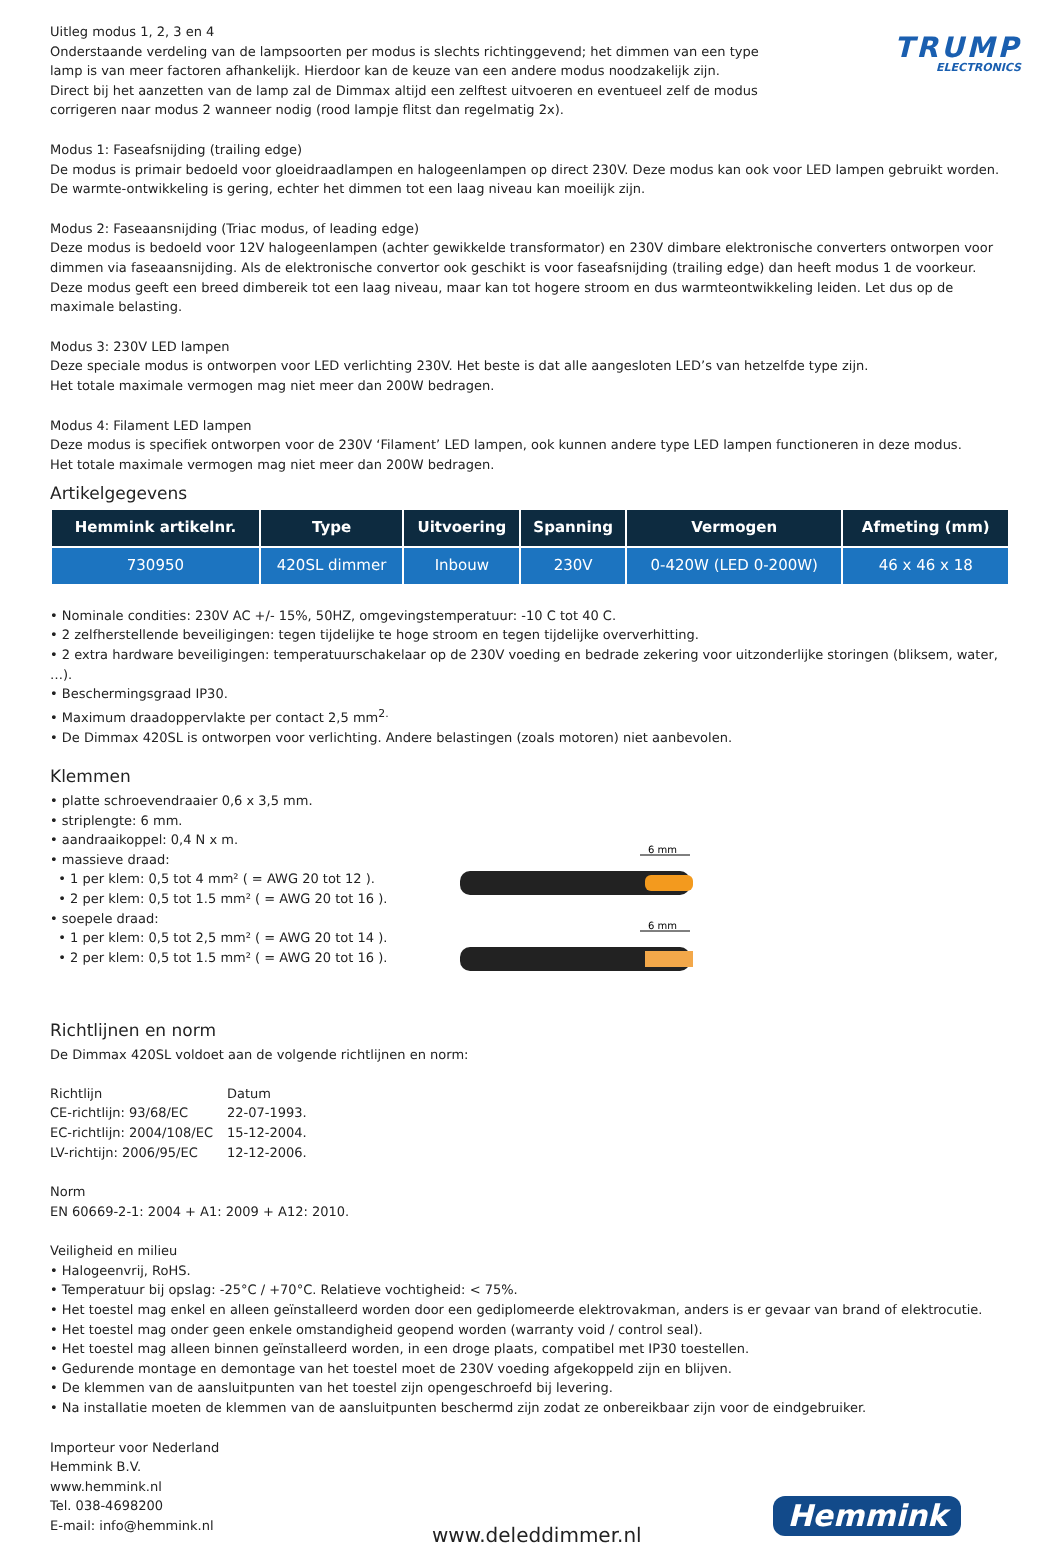TRUMP
ELECTRONICS
Uitleg modus 1, 2, 3 en 4
Onderstaande verdeling van de lampsoorten per modus is slechts richtinggevend; het dimmen van een type lamp is van meer factoren afhankelijk. Hierdoor kan de keuze van een andere modus noodzakelijk zijn.
Direct bij het aanzetten van de lamp zal de Dimmax altijd een zelftest uitvoeren en eventueel zelf de modus corrigeren naar modus 2 wanneer nodig (rood lampje flitst dan regelmatig 2x).
Modus 1: Faseafsnijding (trailing edge)
De modus is primair bedoeld voor gloeidraadlampen en halogeenlampen op direct 230V. Deze modus kan ook voor LED lampen gebruikt worden.
De warmte-ontwikkeling is gering, echter het dimmen tot een laag niveau kan moeilijk zijn.
Modus 2: Faseaansnijding (Triac modus, of leading edge)
Deze modus is bedoeld voor 12V halogeenlampen (achter gewikkelde transformator) en 230V dimbare elektronische converters ontworpen voor dimmen via faseaansnijding. Als de elektronische convertor ook geschikt is voor faseafsnijding (trailing edge) dan heeft modus 1 de voorkeur.
Deze modus geeft een breed dimbereik tot een laag niveau, maar kan tot hogere stroom en dus warmteontwikkeling leiden. Let dus op de maximale belasting.
Modus 3: 230V LED lampen
Deze speciale modus is ontworpen voor LED verlichting 230V. Het beste is dat alle aangesloten LED’s van hetzelfde type zijn.
Het totale maximale vermogen mag niet meer dan 200W bedragen.
Modus 4: Filament LED lampen
Deze modus is specifiek ontworpen voor de 230V ‘Filament’ LED lampen, ook kunnen andere type LED lampen functioneren in deze modus.
Het totale maximale vermogen mag niet meer dan 200W bedragen.
Artikelgegevens
| Hemmink artikelnr. | Type | Uitvoering | Spanning | Vermogen | Afmeting (mm) |
| --- | --- | --- | --- | --- | --- |
| 730950 | 420SL dimmer | Inbouw | 230V | 0-420W (LED 0-200W) | 46 x 46 x 18 |
• Nominale condities: 230V AC +/- 15%, 50HZ, omgevingstemperatuur: -10 C tot 40 C.
• 2 zelfherstellende beveiligingen: tegen tijdelijke te hoge stroom en tegen tijdelijke oververhitting.
• 2 extra hardware beveiligingen: temperatuurschakelaar op de 230V voeding en bedrade zekering voor uitzonderlijke storingen (bliksem, water, …).
• Beschermingsgraad IP30.
• Maximum draadoppervlakte per contact 2,5 mm<sup>2.</sup>
• De Dimmax 420SL is ontworpen voor verlichting. Andere belastingen (zoals motoren) niet aanbevolen.
Klemmen
• platte schroevendraaier 0,6 x 3,5 mm.
• striplengte: 6 mm.
• aandraaikoppel: 0,4 N x m.
• massieve draad:
• 1 per klem: 0,5 tot 4 mm² ( = AWG 20 tot 12 ).
• 2 per klem: 0,5 tot 1.5 mm² ( = AWG 20 tot 16 ).
• soepele draad:
• 1 per klem: 0,5 tot 2,5 mm² ( = AWG 20 tot 14 ).
• 2 per klem: 0,5 tot 1.5 mm² ( = AWG 20 tot 16 ).
6 mm
6 mm
Richtlijnen en norm
De Dimmax 420SL voldoet aan de volgende richtlijnen en norm:
| Richtlijn | Datum |
| CE-richtlijn: 93/68/EC | 22-07-1993. |
| EC-richtlijn: 2004/108/EC | 15-12-2004. |
| LV-richtijn: 2006/95/EC | 12-12-2006. |
Norm
EN 60669-2-1: 2004 + A1: 2009 + A12: 2010.
Veiligheid en milieu
• Halogeenvrij, RoHS.
• Temperatuur bij opslag: -25°C / +70°C. Relatieve vochtigheid: < 75%.
• Het toestel mag enkel en alleen geïnstalleerd worden door een gediplomeerde elektrovakman, anders is er gevaar van brand of elektrocutie.
• Het toestel mag onder geen enkele omstandigheid geopend worden (warranty void / control seal).
• Het toestel mag alleen binnen geïnstalleerd worden, in een droge plaats, compatibel met IP30 toestellen.
• Gedurende montage en demontage van het toestel moet de 230V voeding afgekoppeld zijn en blijven.
• De klemmen van de aansluitpunten van het toestel zijn opengeschroefd bij levering.
• Na installatie moeten de klemmen van de aansluitpunten beschermd zijn zodat ze onbereikbaar zijn voor de eindgebruiker.
Importeur voor Nederland
Hemmink B.V.
www.hemmink.nl
Tel. 038-4698200
E-mail: info@hemmink.nl
www.deleddimmer.nl Hemmink